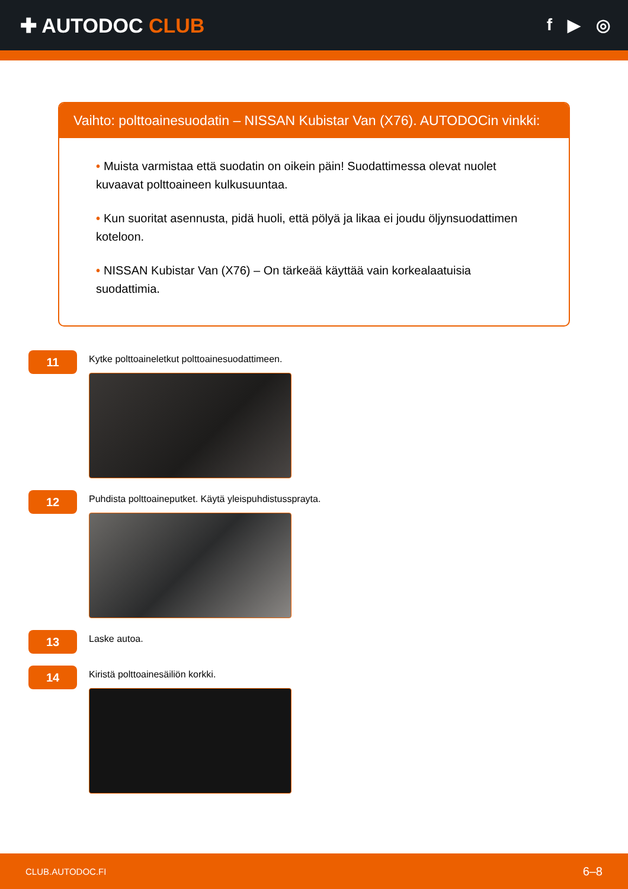✚ AUTODOC CLUB
f ▶ ◎
Vaihto: polttoainesuodatin – NISSAN Kubistar Van (X76). AUTODOCin vinkki:
• Muista varmistaa että suodatin on oikein päin! Suodattimessa olevat nuolet kuvaavat polttoaineen kulkusuuntaa.
• Kun suoritat asennusta, pidä huoli, että pölyä ja likaa ei joudu öljynsuodattimen koteloon.
• NISSAN Kubistar Van (X76) – On tärkeää käyttää vain korkealaatuisia suodattimia.
11
Kytke polttoaineletkut polttoainesuodattimeen.
12
Puhdista polttoaineputket. Käytä yleispuhdistussprayta.
13
Laske autoa.
14
Kiristä polttoainesäiliön korkki.
CLUB.AUTODOC.FI 6–8